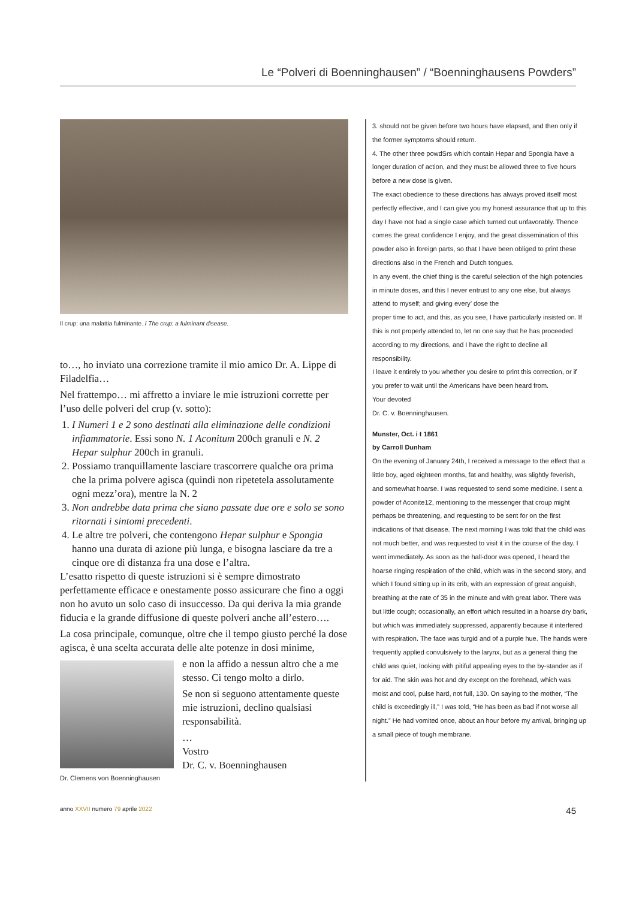Le “Polveri di Boenninghausen” / “Boenninghausens Powders”
Il crup: una malattia fulminante. / The crup: a fulminant disease.
to…, ho inviato una correzione tramite il mio amico Dr. A. Lippe di Filadelfia…
Nel frattempo… mi affretto a inviare le mie istruzioni corrette per l’uso delle polveri del crup (v. sotto):
1. I Numeri 1 e 2 sono destinati alla eliminazione delle condizioni infiammatorie. Essi sono N. 1 Aconitum 200ch granuli e N. 2 Hepar sulphur 200ch in granuli.
2. Possiamo tranquillamente lasciare trascorrere qualche ora prima che la prima polvere agisca (quindi non ripetetela assolutamente ogni mezz’ora), mentre la N. 2
3. Non andrebbe data prima che siano passate due ore e solo se sono ritornati i sintomi precedenti.
4. Le altre tre polveri, che contengono Hepar sulphur e Spongia hanno una durata di azione più lunga, e bisogna lasciare da tre a cinque ore di distanza fra una dose e l’altra.
L’esatto rispetto di queste istruzioni si è sempre dimostrato perfettamente efficace e onestamente posso assicurare che fino a oggi non ho avuto un solo caso di insuccesso. Da qui deriva la mia grande fiducia e la grande diffusione di queste polveri anche all’estero….
La cosa principale, comunque, oltre che il tempo giusto perché la dose agisca, è una scelta accurata delle alte potenze in dosi minime,
e non la affido a nessun altro che a me stesso. Ci tengo molto a dirlo.
Se non si seguono attentamente queste mie istruzioni, declino qualsiasi responsabilità.
…
Vostro
Dr. C. v. Boenninghausen
Dr. Clemens von Boenninghausen
3. should not be given before two hours have elapsed, and then only if the former symptoms should return.
4. The other three powdSrs which contain Hepar and Spongia have a longer duration of action, and they must be allowed three to five hours before a new dose is given.
The exact obedience to these directions has always proved itself most perfectly effective, and I can give you my honest assurance that up to this day I have not had a single case which turned out unfavorably. Thence comes the great confidence I enjoy, and the great dissemination of this powder also in foreign parts, so that I have been obliged to print these directions also in the French and Dutch tongues.
In any event, the chief thing is the careful selection of the high potencies in minute doses, and this I never entrust to any one else, but always attend to myself; and giving every’ dose the
proper time to act, and this, as you see, I have particularly insisted on. If this is not properly attended to, let no one say that he has proceeded according to my directions, and I have the right to decline all responsibility.
I leave it entirely to you whether you desire to print this correction, or if you prefer to wait until the Americans have been heard from.
Your devoted
Dr. C. v. Boenninghausen.
Munster, Oct. i t 1861
by Carroll Dunham
On the evening of January 24th, I received a message to the effect that a little boy, aged eighteen months, fat and healthy, was slightly feverish, and somewhat hoarse. I was requested to send some medicine. I sent a powder of Aconite12, mentioning to the messenger that croup might perhaps be threatening, and requesting to be sent for on the first indications of that disease. The next morning I was told that the child was not much better, and was requested to visit it in the course of the day. I went immediately. As soon as the hall-door was opened, I heard the hoarse ringing respiration of the child, which was in the second story, and which I found sitting up in its crib, with an expression of great anguish, breathing at the rate of 35 in the minute and with great labor. There was but little cough; occasionally, an effort which resulted in a hoarse dry bark, but which was immediately suppressed, apparently because it interfered with respiration. The face was turgid and of a purple hue. The hands were frequently applied convulsively to the larynx, but as a general thing the child was quiet, looking with pitiful appealing eyes to the by-stander as if for aid. The skin was hot and dry except on the forehead, which was moist and cool, pulse hard, not full, 130. On saying to the mother, “The child is exceedingly ill,” I was told, “He has been as bad if not worse all night.” He had vomited once, about an hour before my arrival, bringing up a small piece of tough membrane.
anno XXVII numero 79 aprile 2022 45